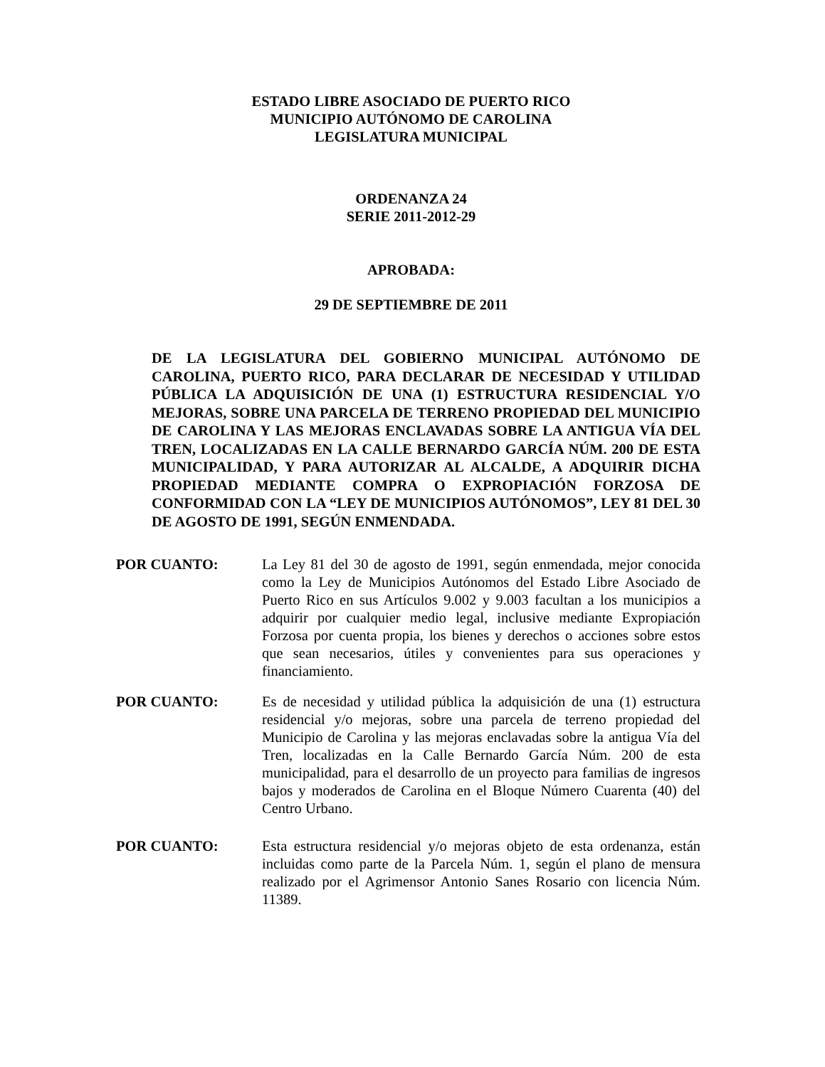ESTADO LIBRE ASOCIADO DE PUERTO RICO
MUNICIPIO AUTÓNOMO DE CAROLINA
LEGISLATURA MUNICIPAL
ORDENANZA 24
SERIE 2011-2012-29
APROBADA:
29 DE SEPTIEMBRE DE 2011
DE LA LEGISLATURA DEL GOBIERNO MUNICIPAL AUTÓNOMO DE CAROLINA, PUERTO RICO, PARA DECLARAR DE NECESIDAD Y UTILIDAD PÚBLICA LA ADQUISICIÓN DE UNA (1) ESTRUCTURA RESIDENCIAL Y/O MEJORAS, SOBRE UNA PARCELA DE TERRENO PROPIEDAD DEL MUNICIPIO DE CAROLINA Y LAS MEJORAS ENCLAVADAS SOBRE LA ANTIGUA VÍA DEL TREN, LOCALIZADAS EN LA CALLE BERNARDO GARCÍA NÚM. 200 DE ESTA MUNICIPALIDAD, Y PARA AUTORIZAR AL ALCALDE, A ADQUIRIR DICHA PROPIEDAD MEDIANTE COMPRA O EXPROPIACIÓN FORZOSA DE CONFORMIDAD CON LA “LEY DE MUNICIPIOS AUTÓNOMOS”, LEY 81 DEL 30 DE AGOSTO DE 1991, SEGÚN ENMENDADA.
POR CUANTO: La Ley 81 del 30 de agosto de 1991, según enmendada, mejor conocida como la Ley de Municipios Autónomos del Estado Libre Asociado de Puerto Rico en sus Artículos 9.002 y 9.003 facultan a los municipios a adquirir por cualquier medio legal, inclusive mediante Expropiación Forzosa por cuenta propia, los bienes y derechos o acciones sobre estos que sean necesarios, útiles y convenientes para sus operaciones y financiamiento.
POR CUANTO: Es de necesidad y utilidad pública la adquisición de una (1) estructura residencial y/o mejoras, sobre una parcela de terreno propiedad del Municipio de Carolina y las mejoras enclavadas sobre la antigua Vía del Tren, localizadas en la Calle Bernardo García Núm. 200 de esta municipalidad, para el desarrollo de un proyecto para familias de ingresos bajos y moderados de Carolina en el Bloque Número Cuarenta (40) del Centro Urbano.
POR CUANTO: Esta estructura residencial y/o mejoras objeto de esta ordenanza, están incluidas como parte de la Parcela Núm. 1, según el plano de mensura realizado por el Agrimensor Antonio Sanes Rosario con licencia Núm. 11389.